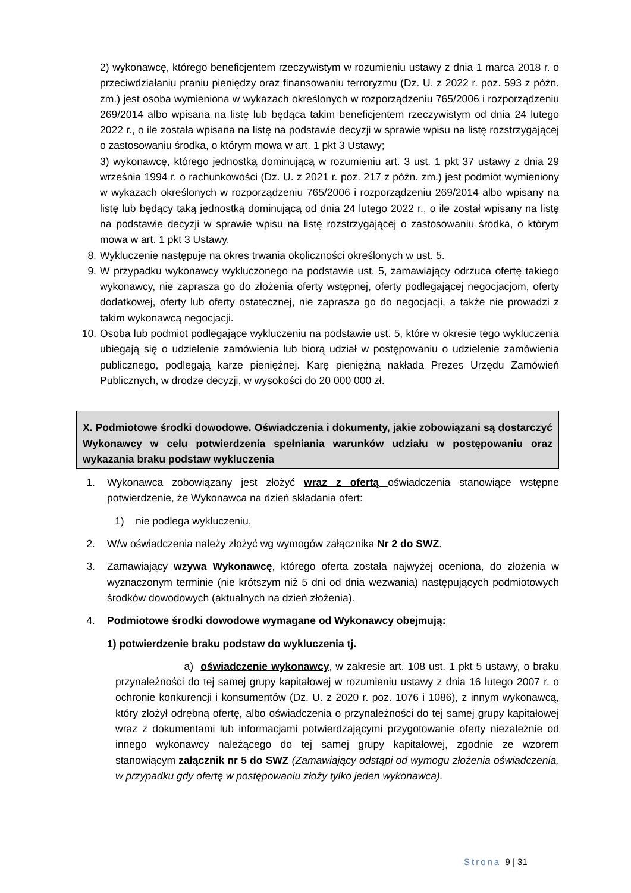2) wykonawcę, którego beneficjentem rzeczywistym w rozumieniu ustawy z dnia 1 marca 2018 r. o przeciwdziałaniu praniu pieniędzy oraz finansowaniu terroryzmu (Dz. U. z 2022 r. poz. 593 z późn. zm.) jest osoba wymieniona w wykazach określonych w rozporządzeniu 765/2006 i rozporządzeniu 269/2014 albo wpisana na listę lub będąca takim beneficjentem rzeczywistym od dnia 24 lutego 2022 r., o ile została wpisana na listę na podstawie decyzji w sprawie wpisu na listę rozstrzygającej o zastosowaniu środka, o którym mowa w art. 1 pkt 3 Ustawy;
3) wykonawcę, którego jednostką dominującą w rozumieniu art. 3 ust. 1 pkt 37 ustawy z dnia 29 września 1994 r. o rachunkowości (Dz. U. z 2021 r. poz. 217 z późn. zm.) jest podmiot wymieniony w wykazach określonych w rozporządzeniu 765/2006 i rozporządzeniu 269/2014 albo wpisany na listę lub będący taką jednostką dominującą od dnia 24 lutego 2022 r., o ile został wpisany na listę na podstawie decyzji w sprawie wpisu na listę rozstrzygającej o zastosowaniu środka, o którym mowa w art. 1 pkt 3 Ustawy.
8. Wykluczenie następuje na okres trwania okoliczności określonych w ust. 5.
9. W przypadku wykonawcy wykluczonego na podstawie ust. 5, zamawiający odrzuca ofertę takiego wykonawcy, nie zaprasza go do złożenia oferty wstępnej, oferty podlegającej negocjacjom, oferty dodatkowej, oferty lub oferty ostatecznej, nie zaprasza go do negocjacji, a także nie prowadzi z takim wykonawcą negocjacji.
10. Osoba lub podmiot podlegające wykluczeniu na podstawie ust. 5, które w okresie tego wykluczenia ubiegają się o udzielenie zamówienia lub biorą udział w postępowaniu o udzielenie zamówienia publicznego, podlegają karze pieniężnej. Karę pieniężną nakłada Prezes Urzędu Zamówień Publicznych, w drodze decyzji, w wysokości do 20 000 000 zł.
X. Podmiotowe środki dowodowe. Oświadczenia i dokumenty, jakie zobowiązani są dostarczyć Wykonawcy w celu potwierdzenia spełniania warunków udziału w postępowaniu oraz wykazania braku podstaw wykluczenia
1. Wykonawca zobowiązany jest złożyć wraz z ofertą oświadczenia stanowiące wstępne potwierdzenie, że Wykonawca na dzień składania ofert:
1) nie podlega wykluczeniu,
2. W/w oświadczenia należy złożyć wg wymogów załącznika Nr 2 do SWZ.
3. Zamawiający wzywa Wykonawcę, którego oferta została najwyżej oceniona, do złożenia w wyznaczonym terminie (nie krótszym niż 5 dni od dnia wezwania) następujących podmiotowych środków dowodowych (aktualnych na dzień złożenia).
4. Podmiotowe środki dowodowe wymagane od Wykonawcy obejmują:
1) potwierdzenie braku podstaw do wykluczenia tj.
a) oświadczenie wykonawcy, w zakresie art. 108 ust. 1 pkt 5 ustawy, o braku przynależności do tej samej grupy kapitałowej w rozumieniu ustawy z dnia 16 lutego 2007 r. o ochronie konkurencji i konsumentów (Dz. U. z 2020 r. poz. 1076 i 1086), z innym wykonawcą, który złożył odrębną ofertę, albo oświadczenia o przynależności do tej samej grupy kapitałowej wraz z dokumentami lub informacjami potwierdzającymi przygotowanie oferty niezależnie od innego wykonawcy należącego do tej samej grupy kapitałowej, zgodnie ze wzorem stanowiącym załącznik nr 5 do SWZ (Zamawiający odstąpi od wymogu złożenia oświadczenia, w przypadku gdy ofertę w postępowaniu złoży tylko jeden wykonawca).
Strona 9 | 31